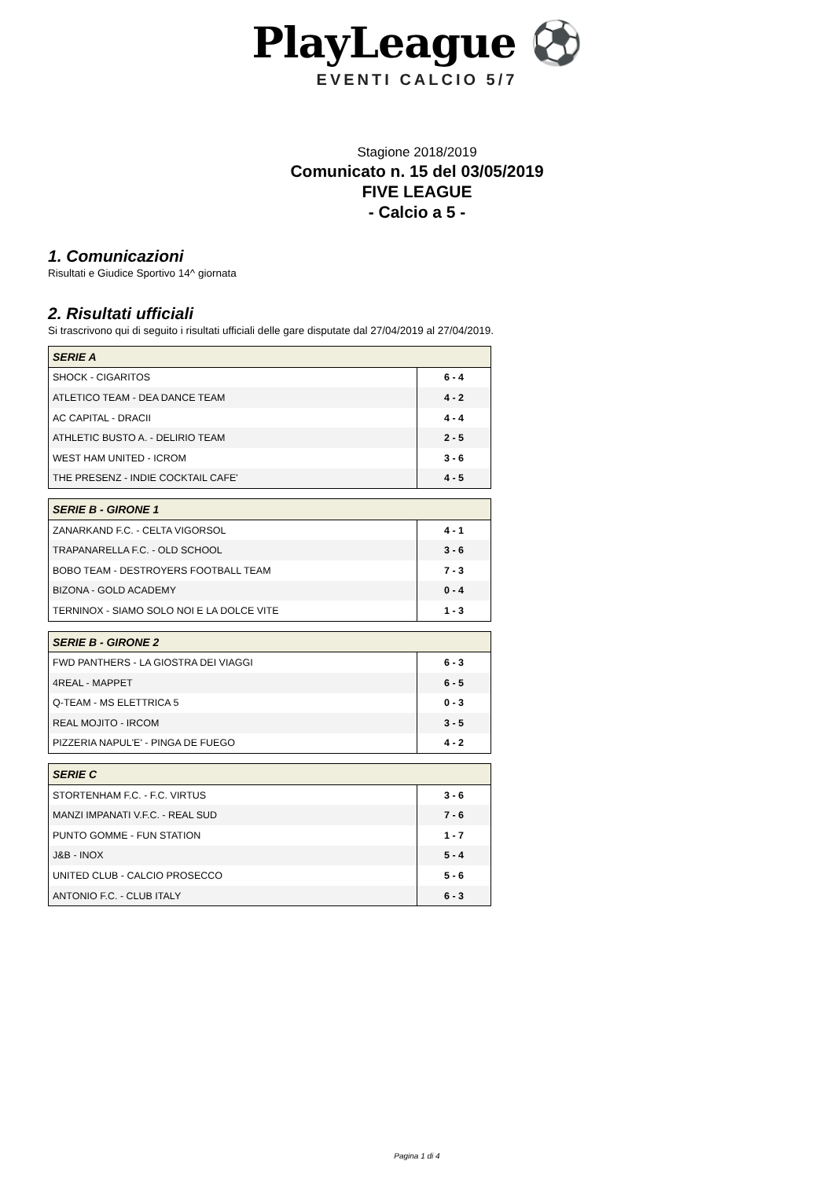PlayLeague ⚽
EVENTI CALCIO 5/7
Stagione 2018/2019
Comunicato n. 15 del 03/05/2019
FIVE LEAGUE
- Calcio a 5 -
1. Comunicazioni
Risultati e Giudice Sportivo 14^ giornata
2. Risultati ufficiali
Si trascrivono qui di seguito i risultati ufficiali delle gare disputate dal 27/04/2019 al 27/04/2019.
| SERIE A | |
| --- | --- |
| SHOCK - CIGARITOS | 6 - 4 |
| ATLETICO TEAM - DEA DANCE TEAM | 4 - 2 |
| AC CAPITAL - DRACII | 4 - 4 |
| ATHLETIC BUSTO A. - DELIRIO TEAM | 2 - 5 |
| WEST HAM UNITED - ICROM | 3 - 6 |
| THE PRESENZ - INDIE COCKTAIL CAFE' | 4 - 5 |
| SERIE B - GIRONE 1 | |
| --- | --- |
| ZANARKAND F.C. - CELTA VIGORSOL | 4 - 1 |
| TRAPANARELLA F.C. - OLD SCHOOL | 3 - 6 |
| BOBO TEAM - DESTROYERS FOOTBALL TEAM | 7 - 3 |
| BIZONA - GOLD ACADEMY | 0 - 4 |
| TERNINOX - SIAMO SOLO NOI E LA DOLCE VITE | 1 - 3 |
| SERIE B - GIRONE 2 | |
| --- | --- |
| FWD PANTHERS - LA GIOSTRA DEI VIAGGI | 6 - 3 |
| 4REAL - MAPPET | 6 - 5 |
| Q-TEAM - MS ELETTRICA 5 | 0 - 3 |
| REAL MOJITO - IRCOM | 3 - 5 |
| PIZZERIA NAPUL'E' - PINGA DE FUEGO | 4 - 2 |
| SERIE C | |
| --- | --- |
| STORTENHAM F.C. - F.C. VIRTUS | 3 - 6 |
| MANZI IMPANATI V.F.C. - REAL SUD | 7 - 6 |
| PUNTO GOMME - FUN STATION | 1 - 7 |
| J&B - INOX | 5 - 4 |
| UNITED CLUB - CALCIO PROSECCO | 5 - 6 |
| ANTONIO F.C. - CLUB ITALY | 6 - 3 |
Pagina 1 di 4